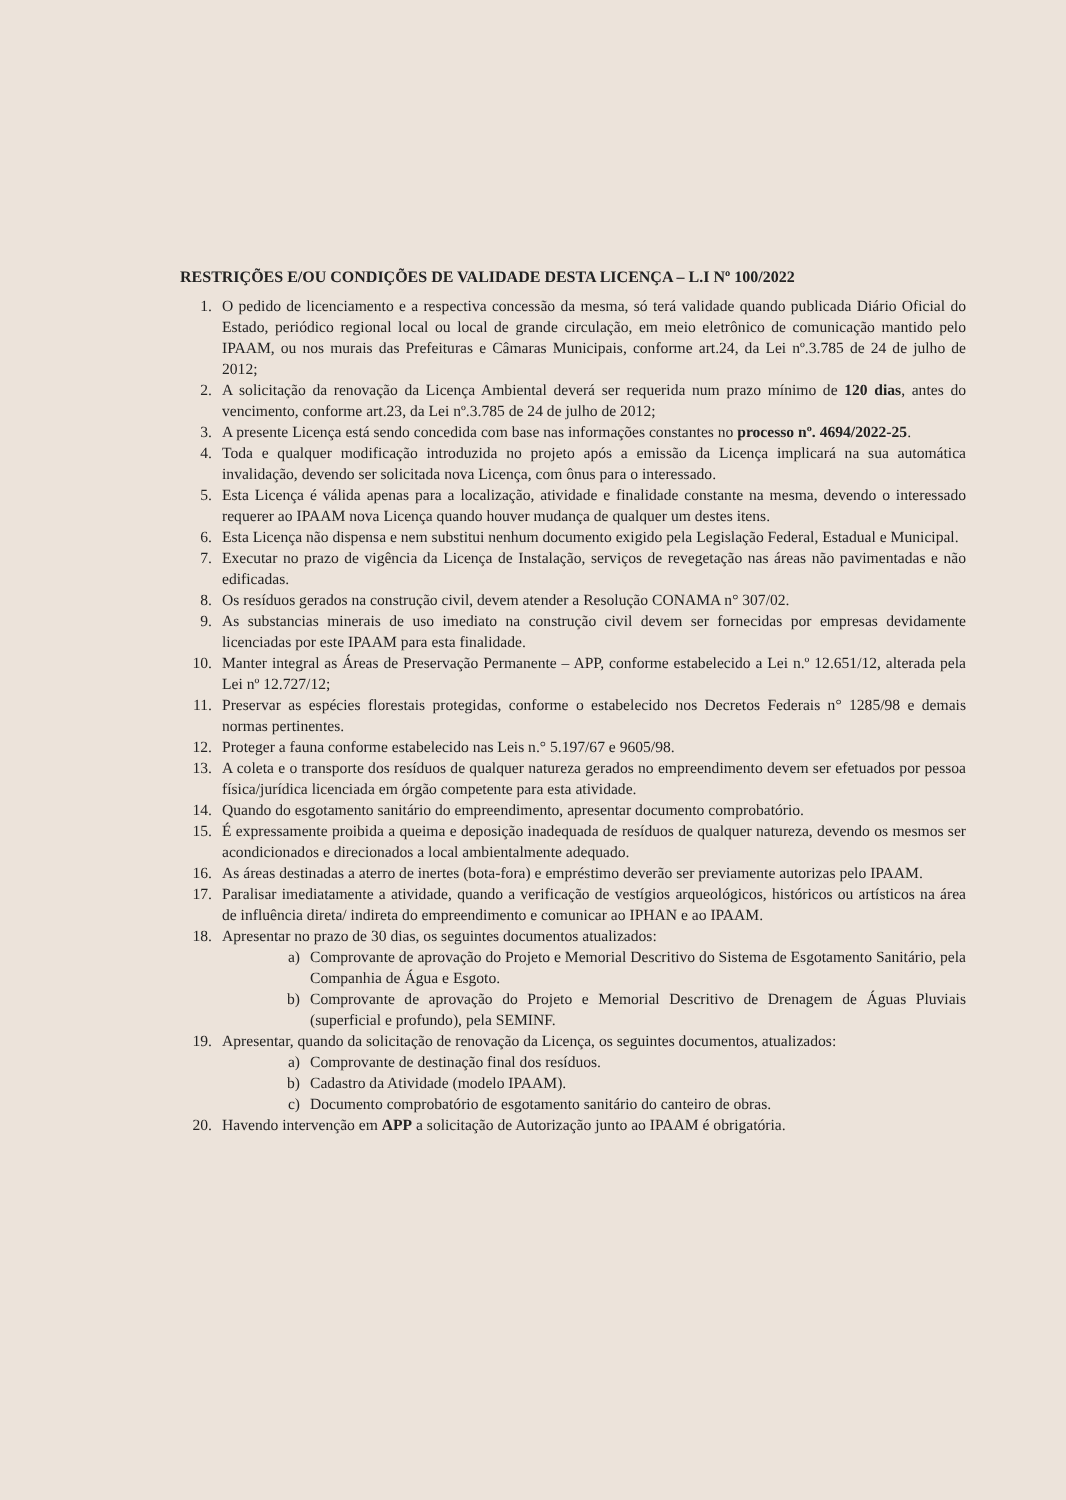RESTRIÇÕES E/OU CONDIÇÕES DE VALIDADE DESTA LICENÇA – L.I Nº 100/2022
1. O pedido de licenciamento e a respectiva concessão da mesma, só terá validade quando publicada Diário Oficial do Estado, periódico regional local ou local de grande circulação, em meio eletrônico de comunicação mantido pelo IPAAM, ou nos murais das Prefeituras e Câmaras Municipais, conforme art.24, da Lei nº.3.785 de 24 de julho de 2012;
2. A solicitação da renovação da Licença Ambiental deverá ser requerida num prazo mínimo de 120 dias, antes do vencimento, conforme art.23, da Lei nº.3.785 de 24 de julho de 2012;
3. A presente Licença está sendo concedida com base nas informações constantes no processo nº. 4694/2022-25.
4. Toda e qualquer modificação introduzida no projeto após a emissão da Licença implicará na sua automática invalidação, devendo ser solicitada nova Licença, com ônus para o interessado.
5. Esta Licença é válida apenas para a localização, atividade e finalidade constante na mesma, devendo o interessado requerer ao IPAAM nova Licença quando houver mudança de qualquer um destes itens.
6. Esta Licença não dispensa e nem substitui nenhum documento exigido pela Legislação Federal, Estadual e Municipal.
7. Executar no prazo de vigência da Licença de Instalação, serviços de revegetação nas áreas não pavimentadas e não edificadas.
8. Os resíduos gerados na construção civil, devem atender a Resolução CONAMA n° 307/02.
9. As substancias minerais de uso imediato na construção civil devem ser fornecidas por empresas devidamente licenciadas por este IPAAM para esta finalidade.
10. Manter integral as Áreas de Preservação Permanente – APP, conforme estabelecido a Lei n.º 12.651/12, alterada pela Lei nº 12.727/12;
11. Preservar as espécies florestais protegidas, conforme o estabelecido nos Decretos Federais n° 1285/98 e demais normas pertinentes.
12. Proteger a fauna conforme estabelecido nas Leis n.° 5.197/67 e 9605/98.
13. A coleta e o transporte dos resíduos de qualquer natureza gerados no empreendimento devem ser efetuados por pessoa física/jurídica licenciada em órgão competente para esta atividade.
14. Quando do esgotamento sanitário do empreendimento, apresentar documento comprobatório.
15. É expressamente proibida a queima e deposição inadequada de resíduos de qualquer natureza, devendo os mesmos ser acondicionados e direcionados a local ambientalmente adequado.
16. As áreas destinadas a aterro de inertes (bota-fora) e empréstimo deverão ser previamente autorizas pelo IPAAM.
17. Paralisar imediatamente a atividade, quando a verificação de vestígios arqueológicos, históricos ou artísticos na área de influência direta/ indireta do empreendimento e comunicar ao IPHAN e ao IPAAM.
18. Apresentar no prazo de 30 dias, os seguintes documentos atualizados:
a) Comprovante de aprovação do Projeto e Memorial Descritivo do Sistema de Esgotamento Sanitário, pela Companhia de Água e Esgoto.
b) Comprovante de aprovação do Projeto e Memorial Descritivo de Drenagem de Águas Pluviais (superficial e profundo), pela SEMINF.
19. Apresentar, quando da solicitação de renovação da Licença, os seguintes documentos, atualizados:
a) Comprovante de destinação final dos resíduos.
b) Cadastro da Atividade (modelo IPAAM).
c) Documento comprobatório de esgotamento sanitário do canteiro de obras.
20. Havendo intervenção em APP a solicitação de Autorização junto ao IPAAM é obrigatória.